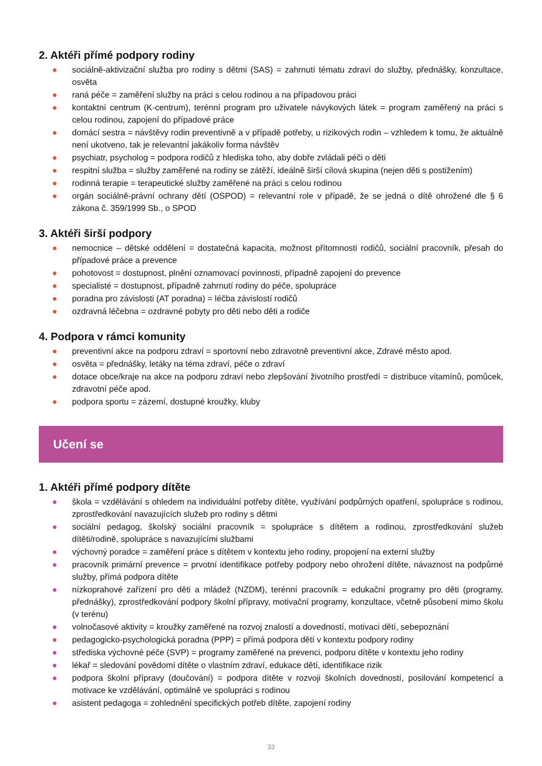2. Aktéři přímé podpory rodiny
● sociálně-aktivizační služba pro rodiny s dětmi (SAS) = zahrnutí tématu zdraví do služby, přednášky, konzultace, osvěta
● raná péče = zaměření služby na práci s celou rodinou a na případovou práci
● kontaktní centrum (K-centrum), terénní program pro uživatele návykových látek = program zaměřený na práci s celou rodinou, zapojení do případové práce
● domácí sestra = návštěvy rodin preventivně a v případě potřeby, u rizikových rodin – vzhledem k tomu, že aktuálně není ukotveno, tak je relevantní jakákoliv forma návštěv
● psychiatr, psycholog = podpora rodičů z hlediska toho, aby dobře zvládali péči o děti
● respitní služba = služby zaměřené na rodiny se zátěží, ideálně širší cílová skupina (nejen děti s postižením)
● rodinná terapie = terapeutické služby zaměřené na práci s celou rodinou
● orgán sociálně-právní ochrany dětí (OSPOD) = relevantní role v případě, že se jedná o dítě ohrožené dle § 6 zákona č. 359/1999 Sb., o SPOD
3. Aktéři širší podpory
● nemocnice – dětské oddělení = dostatečná kapacita, možnost přítomnosti rodičů, sociální pracovník, přesah do případové práce a prevence
● pohotovost = dostupnost, plnění oznamovací povinnosti, případně zapojení do prevence
● specialisté = dostupnost, případně zahrnutí rodiny do péče, spolupráce
● poradna pro závislosti (AT poradna) = léčba závislostí rodičů
● ozdravná léčebna = ozdravné pobyty pro děti nebo děti a rodiče
4. Podpora v rámci komunity
● preventivní akce na podporu zdraví = sportovní nebo zdravotně preventivní akce, Zdravé město apod.
● osvěta = přednášky, letáky na téma zdraví, péče o zdraví
● dotace obce/kraje na akce na podporu zdraví nebo zlepšování životního prostředí = distribuce vitamínů, pomůcek, zdravotní péče apod.
● podpora sportu = zázemí, dostupné kroužky, kluby
Učení se
1. Aktéři přímé podpory dítěte
● škola = vzdělávání s ohledem na individuální potřeby dítěte, využívání podpůrných opatření, spolupráce s rodinou, zprostředkování navazujících služeb pro rodiny s dětmi
● sociální pedagog, školský sociální pracovník = spolupráce s dítětem a rodinou, zprostředkování služeb dítěti/rodině, spolupráce s navazujícími službami
● výchovný poradce = zaměření práce s dítětem v kontextu jeho rodiny, propojení na externí služby
● pracovník primární prevence = prvotní identifikace potřeby podpory nebo ohrožení dítěte, návaznost na podpůrné služby, přímá podpora dítěte
● nízkoprahové zařízení pro děti a mládež (NZDM), terénní pracovník = edukační programy pro děti (programy, přednášky), zprostředkování podpory školní přípravy, motivační programy, konzultace, včetně působení mimo školu (v terénu)
● volnočasové aktivity = kroužky zaměřené na rozvoj znalostí a dovedností, motivaci dětí, sebepoznání
● pedagogicko-psychologická poradna (PPP) = přímá podpora dětí v kontextu podpory rodiny
● střediska výchovné péče (SVP) = programy zaměřené na prevenci, podporu dítěte v kontextu jeho rodiny
● lékař = sledování povědomí dítěte o vlastním zdraví, edukace dětí, identifikace rizik
● podpora školní přípravy (doučování) = podpora dítěte v rozvoji školních dovedností, posilování kompetencí a motivace ke vzdělávání, optimálně ve spolupráci s rodinou
● asistent pedagoga = zohlednění specifických potřeb dítěte, zapojení rodiny
33